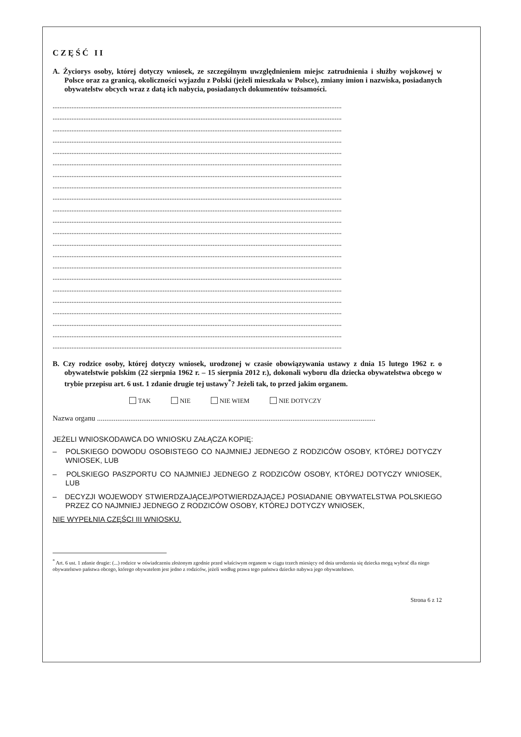CZĘŚĆ II
A. Życiorys osoby, której dotyczy wniosek, ze szczególnym uwzględnieniem miejsc zatrudnienia i służby wojskowej w Polsce oraz za granicą, okoliczności wyjazdu z Polski (jeżeli mieszkała w Polsce), zmiany imion i nazwiska, posiadanych obywatelstw obcych wraz z datą ich nabycia, posiadanych dokumentów tożsamości.
........................................................................................................................................................................
........................................................................................................................................................................
........................................................................................................................................................................
........................................................................................................................................................................
........................................................................................................................................................................
........................................................................................................................................................................
........................................................................................................................................................................
........................................................................................................................................................................
........................................................................................................................................................................
........................................................................................................................................................................
........................................................................................................................................................................
........................................................................................................................................................................
........................................................................................................................................................................
........................................................................................................................................................................
........................................................................................................................................................................
........................................................................................................................................................................
........................................................................................................................................................................
........................................................................................................................................................................
........................................................................................................................................................................
........................................................................................................................................................................
........................................................................................................................................................................
........................................................................................................................................................................
B. Czy rodzice osoby, której dotyczy wniosek, urodzonej w czasie obowiązywania ustawy z dnia 15 lutego 1962 r. o obywatelstwie polskim (22 sierpnia 1962 r. – 15 sierpnia 2012 r.), dokonali wyboru dla dziecka obywatelstwa obcego w trybie przepisu art. 6 ust. 1 zdanie drugie tej ustawy<sup>*</sup>? Jeżeli tak, to przed jakim organem.
TAK NIE NIE WIEM NIE DOTYCZY
Nazwa organu .......................................................................................................................................................
JEŻELI WNIOSKODAWCA DO WNIOSKU ZAŁĄCZA KOPIĘ:
– POLSKIEGO DOWODU OSOBISTEGO CO NAJMNIEJ JEDNEGO Z RODZICÓW OSOBY, KTÓREJ DOTYCZY WNIOSEK, LUB
– POLSKIEGO PASZPORTU CO NAJMNIEJ JEDNEGO Z RODZICÓW OSOBY, KTÓREJ DOTYCZY WNIOSEK, LUB
– DECYZJI WOJEWODY STWIERDZAJĄCEJ/POTWIERDZAJĄCEJ POSIADANIE OBYWATELSTWA POLSKIEGO PRZEZ CO NAJMNIEJ JEDNEGO Z RODZICÓW OSOBY, KTÓREJ DOTYCZY WNIOSEK,
NIE WYPEŁNIA CZĘŚCI III WNIOSKU.
<sup>*</sup> Art. 6 ust. 1 zdanie drugie: (...) rodzice w oświadczeniu złożonym zgodnie przed właściwym organem w ciągu trzech miesięcy od dnia urodzenia się dziecka mogą wybrać dla niego obywatelstwo państwa obcego, którego obywatelem jest jedno z rodziców, jeżeli według prawa tego państwa dziecko nabywa jego obywatelstwo.
Strona 6 z 12